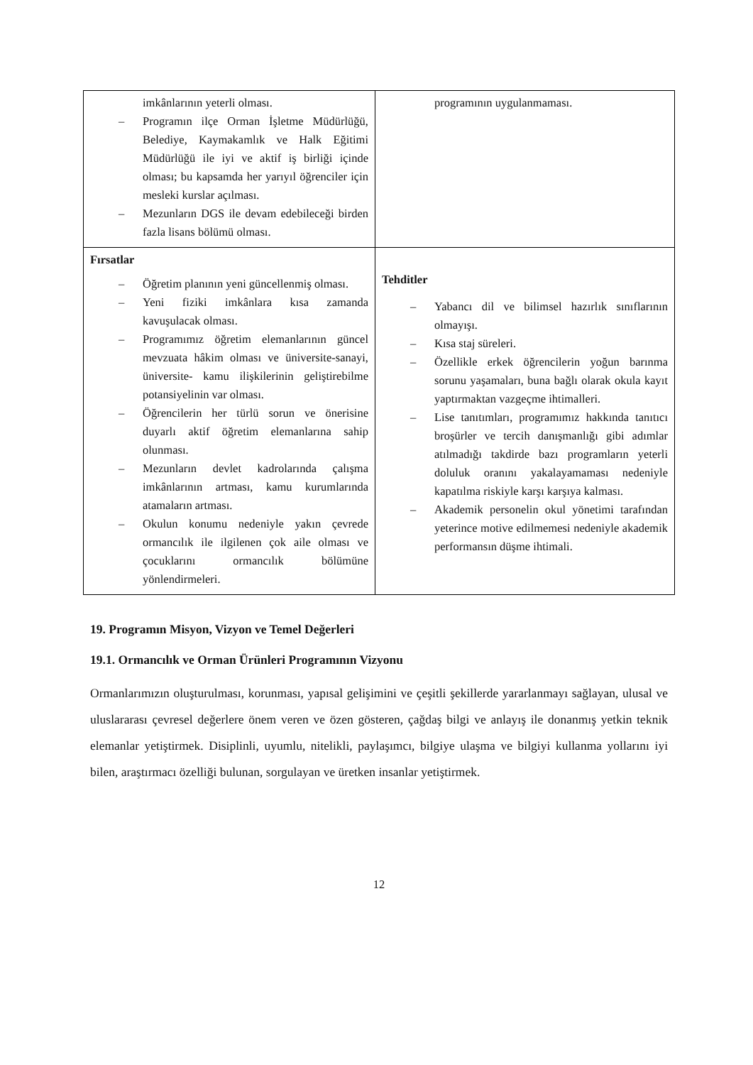| imkânlarının yeterli olması. – Programın ilçe Orman İşletme Müdürlüğü, Belediye, Kaymakamlık ve Halk Eğitimi Müdürlüğü ile iyi ve aktif iş birliği içinde olması; bu kapsamda her yarıyıl öğrenciler için mesleki kurslar açılması. – Mezunların DGS ile devam edebileceği birden fazla lisans bölümü olması. | programının uygulanmaması. |
| Fırsatlar – Öğretim planının yeni güncellenmiş olması. – Yeni fiziki imkânlara kısa zamanda kavuşulacak olması. – Programımız öğretim elemanlarının güncel mevzuata hâkim olması ve üniversite-sanayi, üniversite- kamu ilişkilerinin geliştirebilme potansiyelinin var olması. – Öğrencilerin her türlü sorun ve önerisine duyarlı aktif öğretim elemanlarına sahip olunması. – Mezunların devlet kadrolarında çalışma imkânlarının artması, kamu kurumlarında atamaların artması. – Okulun konumu nedeniyle yakın çevrede ormancılık ile ilgilenen çok aile olması ve çocuklarını ormancılık bölümüne yönlendirmeleri. | Tehditler – Yabancı dil ve bilimsel hazırlık sınıflarının olmayışı. – Kısa staj süreleri. – Özellikle erkek öğrencilerin yoğun barınma sorunu yaşamaları, buna bağlı olarak okula kayıt yaptırmaktan vazgeçme ihtimalleri. – Lise tanıtımları, programımız hakkında tanıtıcı broşürler ve tercih danışmanlığı gibi adımlar atılmadığı takdirde bazı programların yeterli doluluk oranını yakalayamaması nedeniyle kapatılma riskiyle karşı karşıya kalması. – Akademik personelin okul yönetimi tarafından yeterince motive edilmemesi nedeniyle akademik performansın düşme ihtimali. |
19. Programın Misyon, Vizyon ve Temel Değerleri
19.1. Ormancılık ve Orman Ürünleri Programının Vizyonu
Ormanlarımızın oluşturulması, korunması, yapısal gelişimini ve çeşitli şekillerde yararlanmayı sağlayan, ulusal ve uluslararası çevresel değerlere önem veren ve özen gösteren, çağdaş bilgi ve anlayış ile donanmış yetkin teknik elemanlar yetiştirmek. Disiplinli, uyumlu, nitelikli, paylaşımcı, bilgiye ulaşma ve bilgiyi kullanma yollarını iyi bilen, araştırmacı özelliği bulunan, sorgulayan ve üretken insanlar yetiştirmek.
12